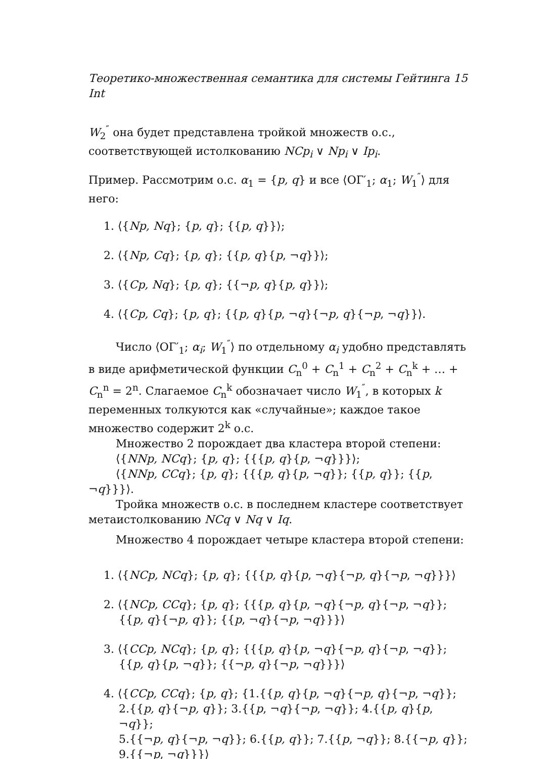Теоретико-множественная семантика для системы Гейтинга Int 15
W<sub>2</sub><sup>″</sup> она будет представлена тройкой множеств о.с., соответствующей истолкованию NCp<sub>i</sub> ∨ Np<sub>i</sub> ∨ Ip<sub>i</sub>.
Пример. Рассмотрим о.с. α<sub>1</sub> = {p, q} и все ⟨ОГ′<sub>1</sub>; α<sub>1</sub>; W<sub>1</sub><sup>″</sup>⟩ для него:
1. ⟨{Np, Nq}; {p, q}; {{p, q}}⟩;
2. ⟨{Np, Cq}; {p, q}; {{p, q}{p, ¬q}}⟩;
3. ⟨{Cp, Nq}; {p, q}; {{¬p, q}{p, q}}⟩;
4. ⟨{Cp, Cq}; {p, q}; {{p, q}{p, ¬q}{¬p, q}{¬p, ¬q}}⟩.
Число ⟨ОГ′<sub>1</sub>; α<sub>i</sub>; W<sub>1</sub><sup>″</sup>⟩ по отдельному α<sub>i</sub> удобно представлять в виде арифметической функции C<sub>n</sub><sup>0</sup> + C<sub>n</sub><sup>1</sup> + C<sub>n</sub><sup>2</sup> + C<sub>n</sub><sup>k</sup> + … + C<sub>n</sub><sup>n</sup> = 2<sup>n</sup>. Слагаемое C<sub>n</sub><sup>k</sup> обозначает число W<sub>1</sub><sup>″</sup>, в которых k переменных толкуются как «случайные»; каждое такое множество содержит 2<sup>k</sup> о.с.
Множество 2 порождает два кластера второй степени:
⟨{NNp, NCq}; {p, q}; {{{p, q}{p, ¬q}}}⟩;
⟨{NNp, CCq}; {p, q}; {{{p, q}{p, ¬q}}; {{p, q}}; {{p, ¬q}}}⟩.
Тройка множеств о.с. в последнем кластере соответствует метаистолкованию NCq ∨ Nq ∨ Iq.
Множество 4 порождает четыре кластера второй степени:
1. ⟨{NCp, NCq}; {p, q}; {{{p, q}{p, ¬q}{¬p, q}{¬p, ¬q}}}⟩
2. ⟨{NCp, CCq}; {p, q}; {{{p, q}{p, ¬q}{¬p, q}{¬p, ¬q}};
{{p, q}{¬p, q}}; {{p, ¬q}{¬p, ¬q}}}⟩
3. ⟨{CCp, NCq}; {p, q}; {{{p, q}{p, ¬q}{¬p, q}{¬p, ¬q}};
{{p, q}{p, ¬q}}; {{¬p, q}{¬p, ¬q}}}⟩
4. ⟨{CCp, CCq}; {p, q}; {1.{{p, q}{p, ¬q}{¬p, q}{¬p, ¬q}};
2.{{p, q}{¬p, q}}; 3.{{p, ¬q}{¬p, ¬q}}; 4.{{p, q}{p, ¬q}};
5.{{¬p, q}{¬p, ¬q}}; 6.{{p, q}}; 7.{{p, ¬q}}; 8.{{¬p, q}};
9.{{¬p, ¬q}}}⟩